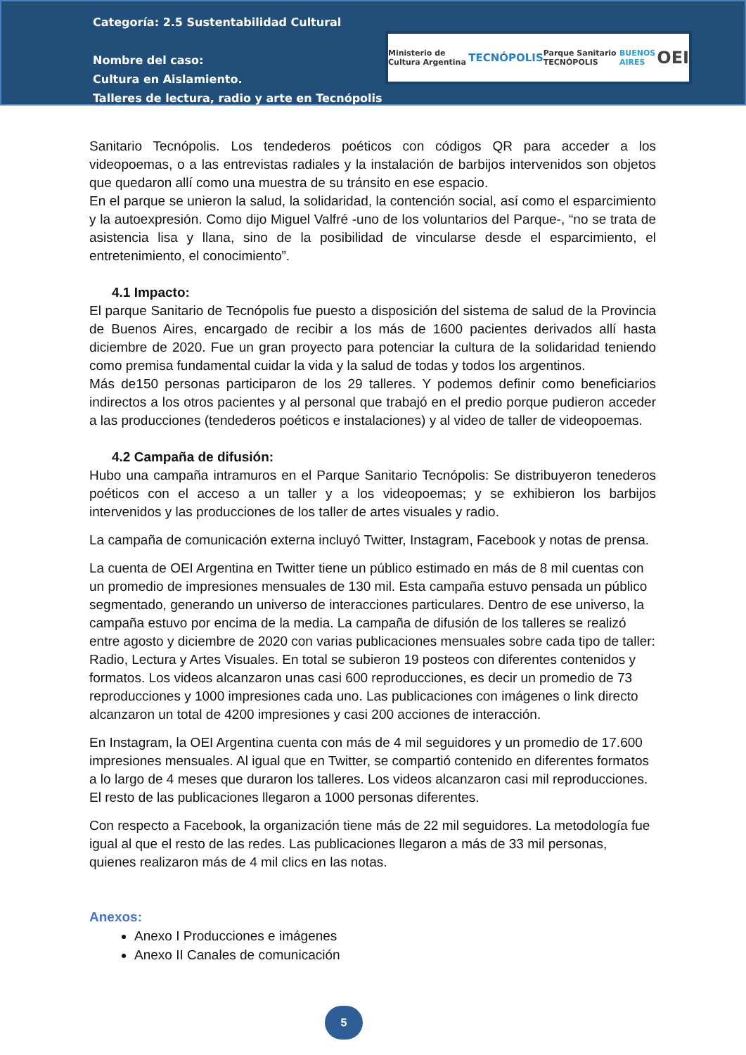Categoría: 2.5 Sustentabilidad Cultural
Nombre del caso:
Cultura en Aislamiento.
Talleres de lectura, radio y arte en Tecnópolis
Ministerio de Cultura Argentina TECNÓPOLIS Parque Sanitario TECNÓPOLIS BUENOS AIRES OEI
Sanitario Tecnópolis. Los tendederos poéticos con códigos QR para acceder a los videopoemas, o a las entrevistas radiales y la instalación de barbijos intervenidos son objetos que quedaron allí como una muestra de su tránsito en ese espacio.
En el parque se unieron la salud, la solidaridad, la contención social, así como el esparcimiento y la autoexpresión. Como dijo Miguel Valfré -uno de los voluntarios del Parque-, “no se trata de asistencia lisa y llana, sino de la posibilidad de vincularse desde el esparcimiento, el entretenimiento, el conocimiento”.
4.1 Impacto:
El parque Sanitario de Tecnópolis fue puesto a disposición del sistema de salud de la Provincia de Buenos Aires, encargado de recibir a los más de 1600 pacientes derivados allí hasta diciembre de 2020. Fue un gran proyecto para potenciar la cultura de la solidaridad teniendo como premisa fundamental cuidar la vida y la salud de todas y todos los argentinos.
Más de150 personas participaron de los 29 talleres. Y podemos definir como beneficiarios indirectos a los otros pacientes y al personal que trabajó en el predio porque pudieron acceder a las producciones (tendederos poéticos e instalaciones) y al video de taller de videopoemas.
4.2 Campaña de difusión:
Hubo una campaña intramuros en el Parque Sanitario Tecnópolis: Se distribuyeron tenederos poéticos con el acceso a un taller y a los videopoemas; y se exhibieron los barbijos intervenidos y las producciones de los taller de artes visuales y radio.
La campaña de comunicación externa incluyó Twitter, Instagram, Facebook y notas de prensa.
La cuenta de OEI Argentina en Twitter tiene un público estimado en más de 8 mil cuentas con un promedio de impresiones mensuales de 130 mil. Esta campaña estuvo pensada un público segmentado, generando un universo de interacciones particulares. Dentro de ese universo, la campaña estuvo por encima de la media. La campaña de difusión de los talleres se realizó entre agosto y diciembre de 2020 con varias publicaciones mensuales sobre cada tipo de taller: Radio, Lectura y Artes Visuales. En total se subieron 19 posteos con diferentes contenidos y formatos. Los videos alcanzaron unas casi 600 reproducciones, es decir un promedio de 73 reproducciones y 1000 impresiones cada uno. Las publicaciones con imágenes o link directo alcanzaron un total de 4200 impresiones y casi 200 acciones de interacción.
En Instagram, la OEI Argentina cuenta con más de 4 mil seguidores y un promedio de 17.600 impresiones mensuales. Al igual que en Twitter, se compartió contenido en diferentes formatos a lo largo de 4 meses que duraron los talleres. Los videos alcanzaron casi mil reproducciones. El resto de las publicaciones llegaron a 1000 personas diferentes.
Con respecto a Facebook, la organización tiene más de 22 mil seguidores. La metodología fue igual al que el resto de las redes. Las publicaciones llegaron a más de 33 mil personas, quienes realizaron más de 4 mil clics en las notas.
Anexos:
Anexo I Producciones e imágenes
Anexo II Canales de comunicación
5